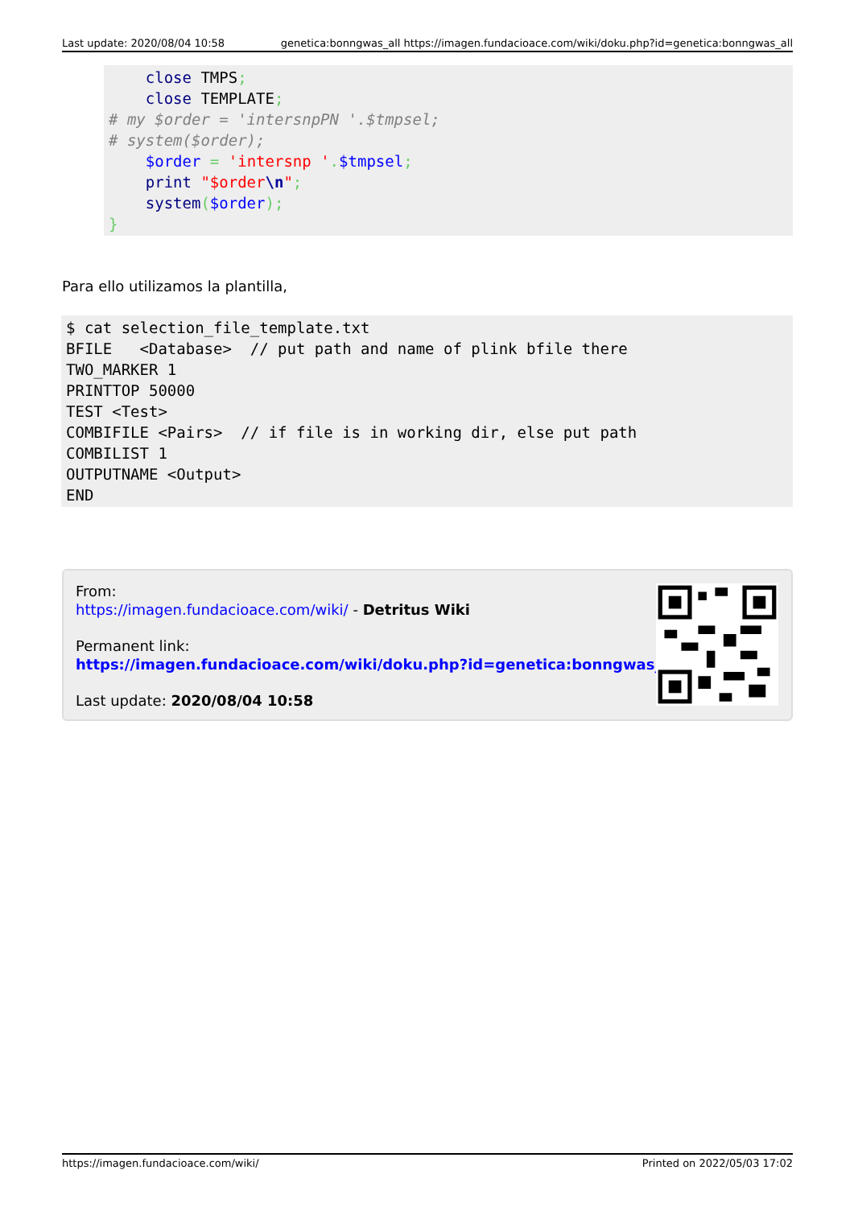Last update: 2020/08/04 10:58 genetica:bonngwas_all https://imagen.fundacioace.com/wiki/doku.php?id=genetica:bonngwas_all
    close TMPS;
    close TEMPLATE;
# my $order = 'intersnpPN '.$tmpsel;
# system($order);
    $order = 'intersnp '.$tmpsel;
    print "$order\n";
    system($order);
}
Para ello utilizamos la plantilla,
$ cat selection_file_template.txt
BFILE   <Database>  // put path and name of plink bfile there
TWO_MARKER 1
PRINTTOP 50000
TEST <Test>
COMBIFILE <Pairs>  // if file is in working dir, else put path
COMBILIST 1
OUTPUTNAME <Output>
END
From:
https://imagen.fundacioace.com/wiki/ - Detritus Wiki
Permanent link:
https://imagen.fundacioace.com/wiki/doku.php?id=genetica:bonngwas_all
Last update: 2020/08/04 10:58
https://imagen.fundacioace.com/wiki/ Printed on 2022/05/03 17:02